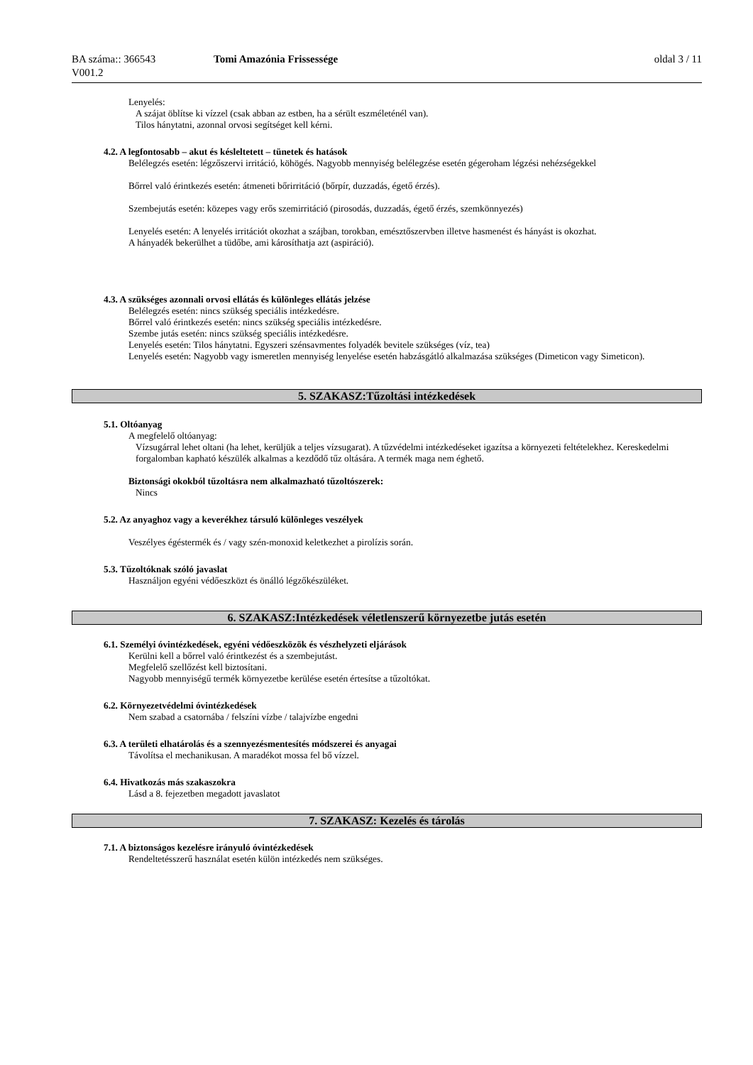BA száma:: 366543 Tomi Amazónia Frissessége oldal 3 / 11
V001.2
Lenyelés:
A szájat öblítse ki vízzel (csak abban az estben, ha a sérült eszméleténél van).
Tilos hánytatni, azonnal orvosi segítséget kell kérni.
4.2. A legfontosabb – akut és késleltetett – tünetek és hatások
Belélegzés esetén: légzőszervi irritáció, köhögés. Nagyobb mennyiség belélegzése esetén gégeroham légzési nehézségekkel
Bőrrel való érintkezés esetén: átmeneti bőrirritáció (bőrpír, duzzadás, égető érzés).
Szembejutás esetén: közepes vagy erős szemirritáció (pirosodás, duzzadás, égető érzés, szemkönnyezés)
Lenyelés esetén: A lenyelés irritációt okozhat a szájban, torokban, emésztőszervben illetve hasmenést és hányást is okozhat.
A hányadék bekerülhet a tüdőbe, ami károsíthatja azt (aspiráció).
4.3. A szükséges azonnali orvosi ellátás és különleges ellátás jelzése
Belélegzés esetén: nincs szükség speciális intézkedésre.
Bőrrel való érintkezés esetén: nincs szükség speciális intézkedésre.
Szembe jutás esetén: nincs szükség speciális intézkedésre.
Lenyelés esetén: Tilos hánytatni. Egyszeri szénsavmentes folyadék bevitele szükséges (víz, tea)
Lenyelés esetén: Nagyobb vagy ismeretlen mennyiség lenyelése esetén habzásgátló alkalmazása szükséges (Dimeticon vagy Simeticon).
5. SZAKASZ:Tűzoltási intézkedések
5.1. Oltóanyag
A megfelelő oltóanyag:
Vízsugárral lehet oltani (ha lehet, kerüljük a teljes vízsugarat). A tűzvédelmi intézkedéseket igazítsa a környezeti feltételekhez. Kereskedelmi forgalomban kapható készülék alkalmas a kezdődő tűz oltására. A termék maga nem éghető.
Biztonsági okokból tűzoltásra nem alkalmazható tűzoltószerek:
Nincs
5.2. Az anyaghoz vagy a keverékhez társuló különleges veszélyek
Veszélyes égéstermék és / vagy szén-monoxid keletkezhet a pirolízis során.
5.3. Tűzoltóknak szóló javaslat
Használjon egyéni védőeszközt és önálló légzőkészüléket.
6. SZAKASZ:Intézkedések véletlenszerű környezetbe jutás esetén
6.1. Személyi óvintézkedések, egyéni védőeszközök és vészhelyzeti eljárások
Kerülni kell a bőrrel való érintkezést és a szembejutást.
Megfelelő szellőzést kell biztosítani.
Nagyobb mennyiségű termék környezetbe kerülése esetén értesítse a tűzoltókat.
6.2. Környezetvédelmi óvintézkedések
Nem szabad a csatornába / felszíni vízbe / talajvízbe engedni
6.3. A területi elhatárolás és a szennyezésmentesítés módszerei és anyagai
Távolítsa el mechanikusan. A maradékot mossa fel bő vízzel.
6.4. Hivatkozás más szakaszokra
Lásd a 8. fejezetben megadott javaslatot
7. SZAKASZ: Kezelés és tárolás
7.1. A biztonságos kezelésre irányuló óvintézkedések
Rendeltetésszerű használat esetén külön intézkedés nem szükséges.